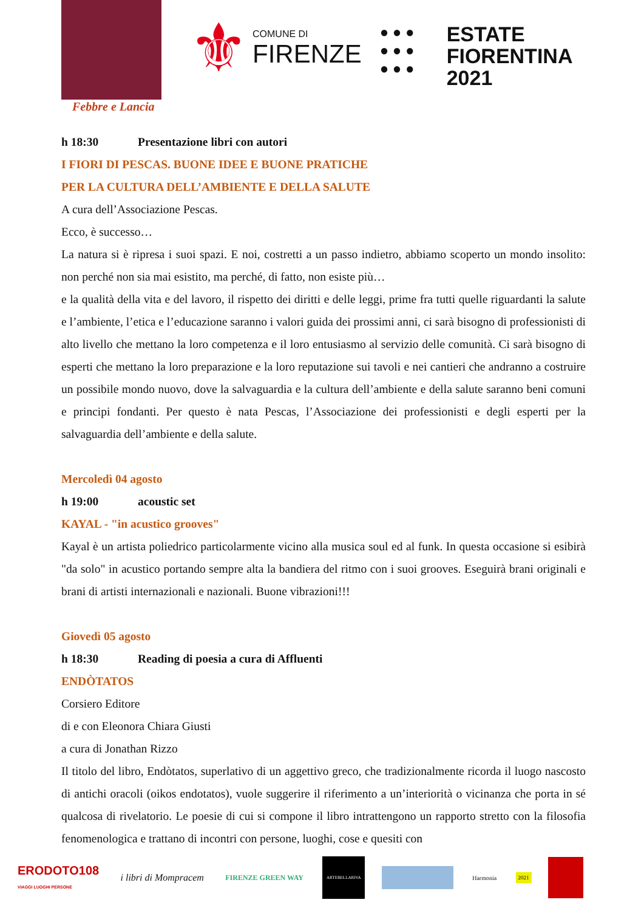Febbre e Lancia
⚜
COMUNE DI
FIRENZE
● ● ●
● ● ●
● ● ●
ESTATE
FIORENTINA
2021
h 18:30 Presentazione libri con autori
I FIORI DI PESCAS. BUONE IDEE E BUONE PRATICHE
PER LA CULTURA DELL’AMBIENTE E DELLA SALUTE
A cura dell’Associazione Pescas.
Ecco, è successo…
La natura si è ripresa i suoi spazi. E noi, costretti a un passo indietro, abbiamo scoperto un mondo insolito: non perché non sia mai esistito, ma perché, di fatto, non esiste più…
e la qualità della vita e del lavoro, il rispetto dei diritti e delle leggi, prime fra tutti quelle riguardanti la salute e l’ambiente, l’etica e l’educazione saranno i valori guida dei prossimi anni, ci sarà bisogno di professionisti di alto livello che mettano la loro competenza e il loro entusiasmo al servizio delle comunità. Ci sarà bisogno di esperti che mettano la loro preparazione e la loro reputazione sui tavoli e nei cantieri che andranno a costruire un possibile mondo nuovo, dove la salvaguardia e la cultura dell’ambiente e della salute saranno beni comuni e principi fondanti. Per questo è nata Pescas, l’Associazione dei professionisti e degli esperti per la salvaguardia dell’ambiente e della salute.
Mercoledì 04 agosto
h 19:00 acoustic set
KAYAL - "in acustico grooves"
Kayal è un artista poliedrico particolarmente vicino alla musica soul ed al funk. In questa occasione si esibirà "da solo" in acustico portando sempre alta la bandiera del ritmo con i suoi grooves. Eseguirà brani originali e brani di artisti internazionali e nazionali. Buone vibrazioni!!!
Giovedì 05 agosto
h 18:30 Reading di poesia a cura di Affluenti
ENDÒTATOS
Corsiero Editore
di e con Eleonora Chiara Giusti
a cura di Jonathan Rizzo
Il titolo del libro, Endòtatos, superlativo di un aggettivo greco, che tradizionalmente ricorda il luogo nascosto di antichi oracoli (oikos endotatos), vuole suggerire il riferimento a un’interiorità o vicinanza che porta in sé qualcosa di rivelatorio. Le poesie di cui si compone il libro intrattengono un rapporto stretto con la filosofia fenomenologica e trattano di incontri con persone, luoghi, cose e quesiti con
ERODOTO108
VIAGGI LUOGHI PERSONE
i libri di Mompracem
FIRENZE GREEN WAY
ARTEBELLARIVA
Harmonia 2021